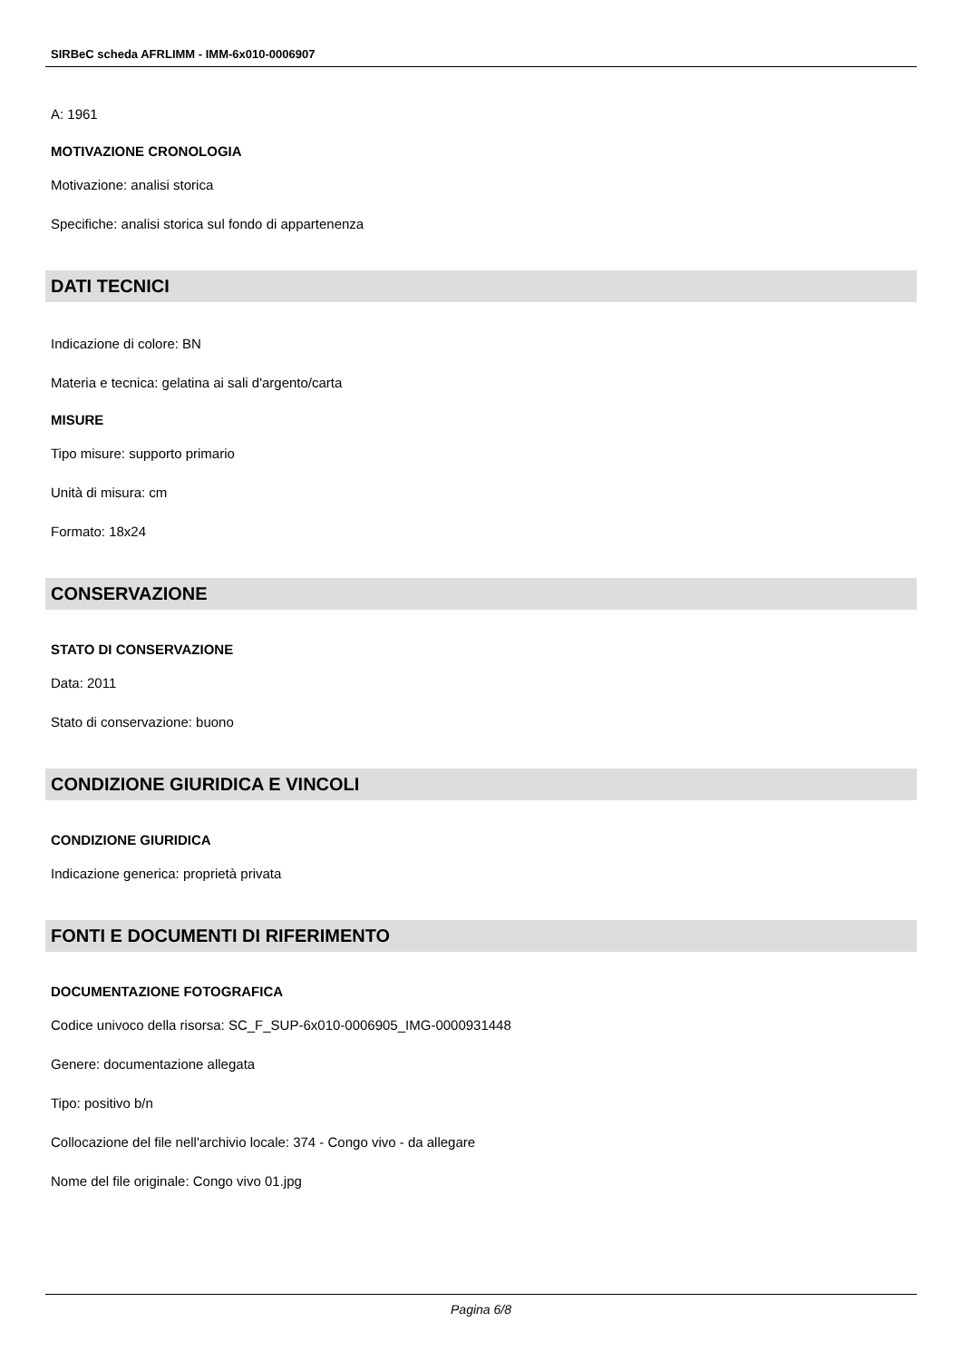SIRBeC scheda AFRLIMM - IMM-6x010-0006907
A: 1961
MOTIVAZIONE CRONOLOGIA
Motivazione: analisi storica
Specifiche: analisi storica sul fondo di appartenenza
DATI TECNICI
Indicazione di colore: BN
Materia e tecnica: gelatina ai sali d'argento/carta
MISURE
Tipo misure: supporto primario
Unità di misura: cm
Formato: 18x24
CONSERVAZIONE
STATO DI CONSERVAZIONE
Data: 2011
Stato di conservazione: buono
CONDIZIONE GIURIDICA E VINCOLI
CONDIZIONE GIURIDICA
Indicazione generica: proprietà privata
FONTI E DOCUMENTI DI RIFERIMENTO
DOCUMENTAZIONE FOTOGRAFICA
Codice univoco della risorsa: SC_F_SUP-6x010-0006905_IMG-0000931448
Genere: documentazione allegata
Tipo: positivo b/n
Collocazione del file nell'archivio locale: 374 - Congo vivo - da allegare
Nome del file originale: Congo vivo 01.jpg
Pagina 6/8